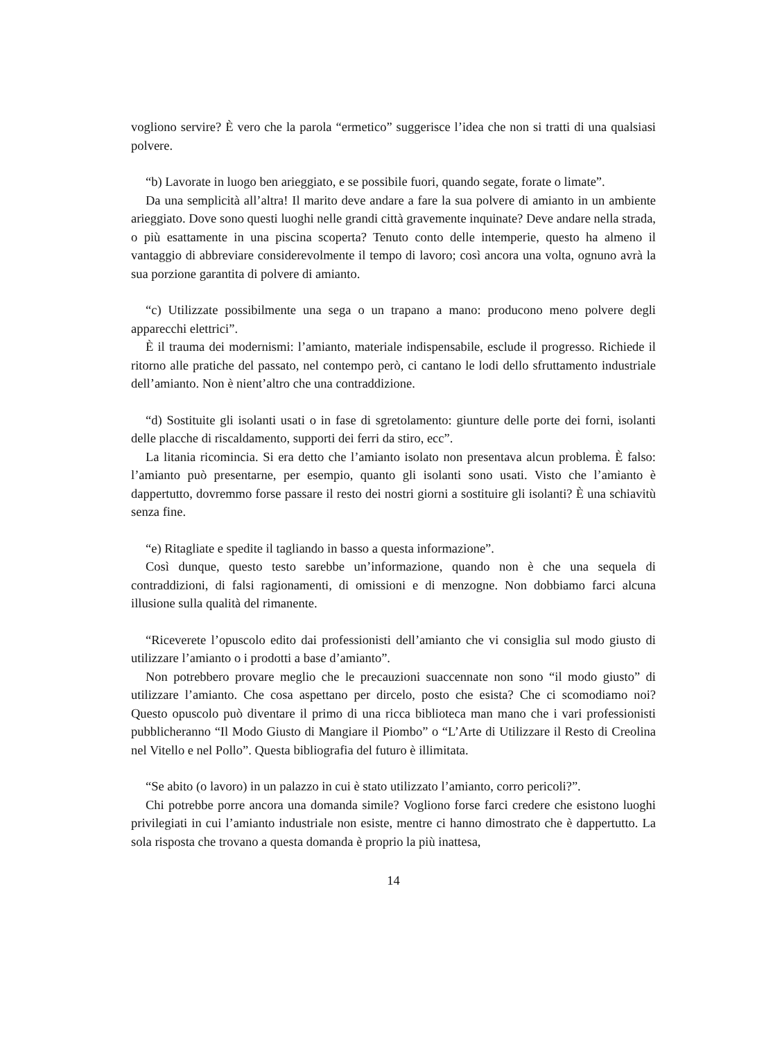vogliono servire? È vero che la parola “ermetico” suggerisce l’idea che non si tratti di una qualsiasi polvere.
“b) Lavorate in luogo ben arieggiato, e se possibile fuori, quando segate, forate o limate”.
Da una semplicità all’altra! Il marito deve andare a fare la sua polvere di amianto in un ambiente arieggiato. Dove sono questi luoghi nelle grandi città gravemente inquinate? Deve andare nella strada, o più esattamente in una piscina scoperta? Tenuto conto delle intemperie, questo ha almeno il vantaggio di abbreviare considerevolmente il tempo di lavoro; così ancora una volta, ognuno avrà la sua porzione garantita di polvere di amianto.
“c) Utilizzate possibilmente una sega o un trapano a mano: producono meno polvere degli apparecchi elettrici”.
È il trauma dei modernismi: l’amianto, materiale indispensabile, esclude il progresso. Richiede il ritorno alle pratiche del passato, nel contempo però, ci cantano le lodi dello sfruttamento industriale dell’amianto. Non è nient’altro che una contraddizione.
“d) Sostituite gli isolanti usati o in fase di sgretolamento: giunture delle porte dei forni, isolanti delle placche di riscaldamento, supporti dei ferri da stiro, ecc”.
La litania ricomincia. Si era detto che l’amianto isolato non presentava alcun problema. È falso: l’amianto può presentarne, per esempio, quanto gli isolanti sono usati. Visto che l’amianto è dappertutto, dovremmo forse passare il resto dei nostri giorni a sostituire gli isolanti? È una schiavitù senza fine.
“e) Ritagliate e spedite il tagliando in basso a questa informazione”.
Così dunque, questo testo sarebbe un’informazione, quando non è che una sequela di contraddizioni, di falsi ragionamenti, di omissioni e di menzogne. Non dobbiamo farci alcuna illusione sulla qualità del rimanente.
“Riceverete l’opuscolo edito dai professionisti dell’amianto che vi consiglia sul modo giusto di utilizzare l’amianto o i prodotti a base d’amianto”.
Non potrebbero provare meglio che le precauzioni suaccennate non sono “il modo giusto” di utilizzare l’amianto. Che cosa aspettano per dircelo, posto che esista? Che ci scomodiamo noi? Questo opuscolo può diventare il primo di una ricca biblioteca man mano che i vari professionisti pubblicheranno “Il Modo Giusto di Mangiare il Piombo” o “L’Arte di Utilizzare il Resto di Creolina nel Vitello e nel Pollo”. Questa bibliografia del futuro è illimitata.
“Se abito (o lavoro) in un palazzo in cui è stato utilizzato l’amianto, corro pericoli?”.
Chi potrebbe porre ancora una domanda simile? Vogliono forse farci credere che esistono luoghi privilegiati in cui l’amianto industriale non esiste, mentre ci hanno dimostrato che è dappertutto. La sola risposta che trovano a questa domanda è proprio la più inattesa,
14